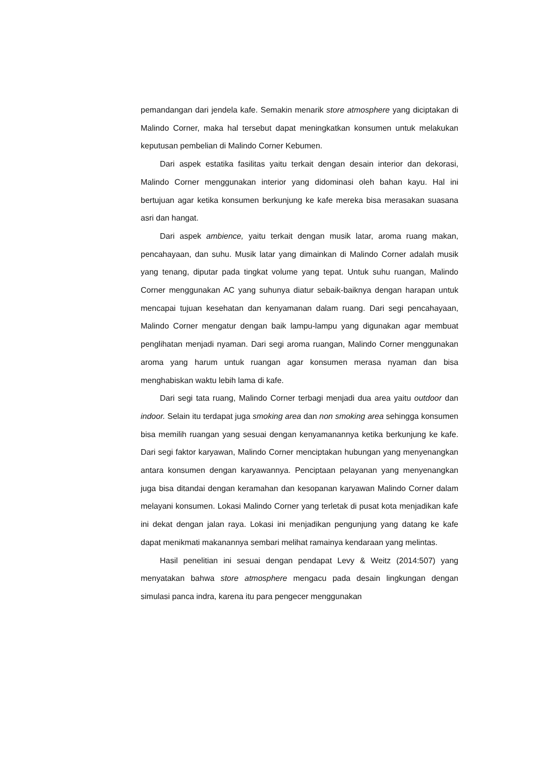pemandangan dari jendela kafe. Semakin menarik store atmosphere yang diciptakan di Malindo Corner, maka hal tersebut dapat meningkatkan konsumen untuk melakukan keputusan pembelian di Malindo Corner Kebumen.
Dari aspek estatika fasilitas yaitu terkait dengan desain interior dan dekorasi, Malindo Corner menggunakan interior yang didominasi oleh bahan kayu. Hal ini bertujuan agar ketika konsumen berkunjung ke kafe mereka bisa merasakan suasana asri dan hangat.
Dari aspek ambience, yaitu terkait dengan musik latar, aroma ruang makan, pencahayaan, dan suhu. Musik latar yang dimainkan di Malindo Corner adalah musik yang tenang, diputar pada tingkat volume yang tepat. Untuk suhu ruangan, Malindo Corner menggunakan AC yang suhunya diatur sebaik-baiknya dengan harapan untuk mencapai tujuan kesehatan dan kenyamanan dalam ruang. Dari segi pencahayaan, Malindo Corner mengatur dengan baik lampu-lampu yang digunakan agar membuat penglihatan menjadi nyaman. Dari segi aroma ruangan, Malindo Corner menggunakan aroma yang harum untuk ruangan agar konsumen merasa nyaman dan bisa menghabiskan waktu lebih lama di kafe.
Dari segi tata ruang, Malindo Corner terbagi menjadi dua area yaitu outdoor dan indoor. Selain itu terdapat juga smoking area dan non smoking area sehingga konsumen bisa memilih ruangan yang sesuai dengan kenyamanannya ketika berkunjung ke kafe. Dari segi faktor karyawan, Malindo Corner menciptakan hubungan yang menyenangkan antara konsumen dengan karyawannya. Penciptaan pelayanan yang menyenangkan juga bisa ditandai dengan keramahan dan kesopanan karyawan Malindo Corner dalam melayani konsumen. Lokasi Malindo Corner yang terletak di pusat kota menjadikan kafe ini dekat dengan jalan raya. Lokasi ini menjadikan pengunjung yang datang ke kafe dapat menikmati makanannya sembari melihat ramainya kendaraan yang melintas.
Hasil penelitian ini sesuai dengan pendapat Levy & Weitz (2014:507) yang menyatakan bahwa store atmosphere mengacu pada desain lingkungan dengan simulasi panca indra, karena itu para pengecer menggunakan